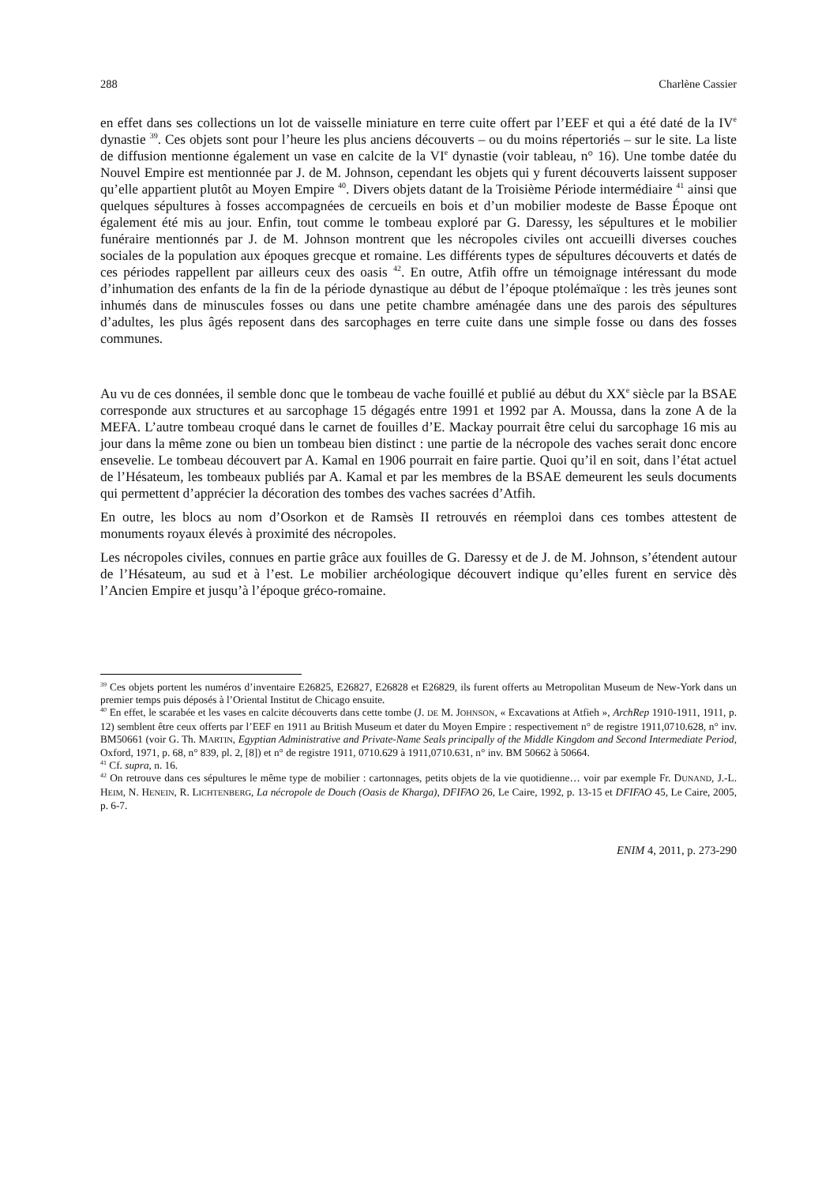288 Charlène Cassier
en effet dans ses collections un lot de vaisselle miniature en terre cuite offert par l’EEF et qui a été daté de la IV<sup>e</sup> dynastie <sup>39</sup>. Ces objets sont pour l’heure les plus anciens découverts – ou du moins répertoriés – sur le site. La liste de diffusion mentionne également un vase en calcite de la VI<sup>e</sup> dynastie (voir tableau, n° 16). Une tombe datée du Nouvel Empire est mentionnée par J. de M. Johnson, cependant les objets qui y furent découverts laissent supposer qu’elle appartient plutôt au Moyen Empire <sup>40</sup>. Divers objets datant de la Troisième Période intermédiaire <sup>41</sup> ainsi que quelques sépultures à fosses accompagnées de cercueils en bois et d’un mobilier modeste de Basse Époque ont également été mis au jour. Enfin, tout comme le tombeau exploré par G. Daressy, les sépultures et le mobilier funéraire mentionnés par J. de M. Johnson montrent que les nécropoles civiles ont accueilli diverses couches sociales de la population aux époques grecque et romaine. Les différents types de sépultures découverts et datés de ces périodes rappellent par ailleurs ceux des oasis <sup>42</sup>. En outre, Atfih offre un témoignage intéressant du mode d’inhumation des enfants de la fin de la période dynastique au début de l’époque ptolémaïque : les très jeunes sont inhumés dans de minuscules fosses ou dans une petite chambre aménagée dans une des parois des sépultures d’adultes, les plus âgés reposent dans des sarcophages en terre cuite dans une simple fosse ou dans des fosses communes.
Au vu de ces données, il semble donc que le tombeau de vache fouillé et publié au début du XX<sup>e</sup> siècle par la BSAE corresponde aux structures et au sarcophage 15 dégagés entre 1991 et 1992 par A. Moussa, dans la zone A de la MEFA. L’autre tombeau croqué dans le carnet de fouilles d’E. Mackay pourrait être celui du sarcophage 16 mis au jour dans la même zone ou bien un tombeau bien distinct : une partie de la nécropole des vaches serait donc encore ensevelie. Le tombeau découvert par A. Kamal en 1906 pourrait en faire partie. Quoi qu’il en soit, dans l’état actuel de l’Hésateum, les tombeaux publiés par A. Kamal et par les membres de la BSAE demeurent les seuls documents qui permettent d’apprécier la décoration des tombes des vaches sacrées d’Atfih.
En outre, les blocs au nom d’Osorkon et de Ramsès II retrouvés en réemploi dans ces tombes attestent de monuments royaux élevés à proximité des nécropoles.
Les nécropoles civiles, connues en partie grâce aux fouilles de G. Daressy et de J. de M. Johnson, s’étendent autour de l’Hésateum, au sud et à l’est. Le mobilier archéologique découvert indique qu’elles furent en service dès l’Ancien Empire et jusqu’à l’époque gréco-romaine.
<sup>39</sup> Ces objets portent les numéros d’inventaire E26825, E26827, E26828 et E26829, ils furent offerts au Metropolitan Museum de New-York dans un premier temps puis déposés à l’Oriental Institut de Chicago ensuite.
<sup>40</sup> En effet, le scarabée et les vases en calcite découverts dans cette tombe (J. DE M. JOHNSON, « Excavations at Atfieh », ArchRep 1910-1911, 1911, p. 12) semblent être ceux offerts par l’EEF en 1911 au British Museum et dater du Moyen Empire : respectivement n° de registre 1911,0710.628, n° inv. BM50661 (voir G. Th. MARTIN, Egyptian Administrative and Private-Name Seals principally of the Middle Kingdom and Second Intermediate Period, Oxford, 1971, p. 68, n° 839, pl. 2, [8]) et n° de registre 1911, 0710.629 à 1911,0710.631, n° inv. BM 50662 à 50664.
<sup>41</sup> Cf. supra, n. 16.
<sup>42</sup> On retrouve dans ces sépultures le même type de mobilier : cartonnages, petits objets de la vie quotidienne… voir par exemple Fr. DUNAND, J.-L. HEIM, N. HENEIN, R. LICHTENBERG, La nécropole de Douch (Oasis de Kharga), DFIFAO 26, Le Caire, 1992, p. 13-15 et DFIFAO 45, Le Caire, 2005, p. 6-7.
ENIM 4, 2011, p. 273-290